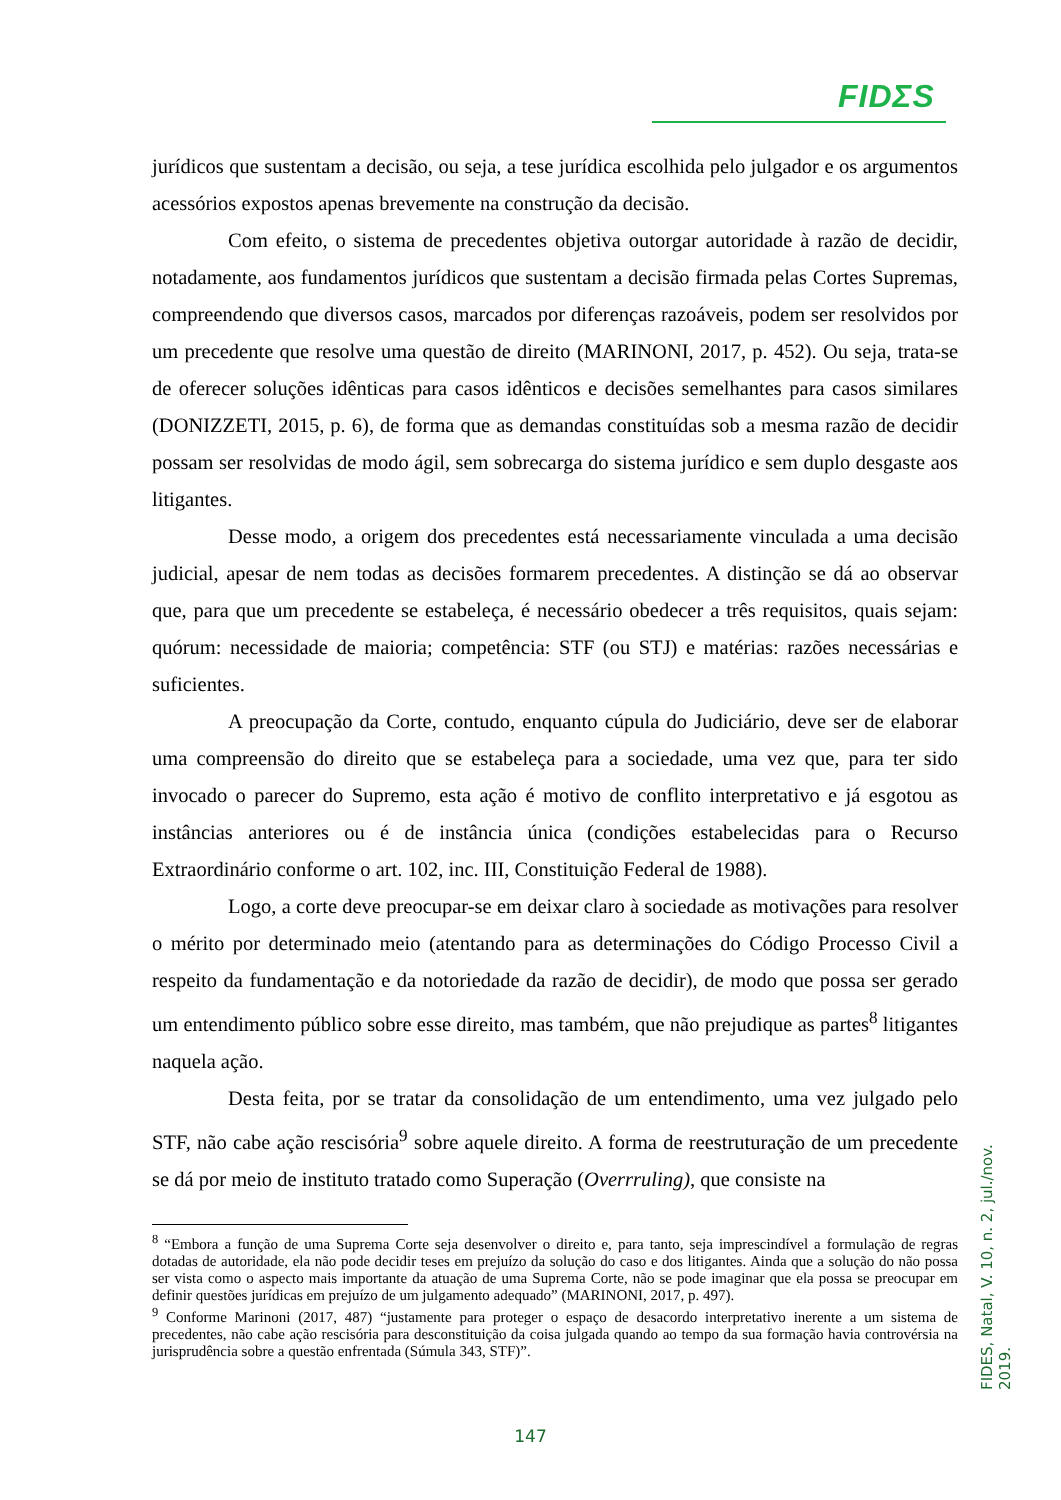FIDΣS
jurídicos que sustentam a decisão, ou seja, a tese jurídica escolhida pelo julgador e os argumentos acessórios expostos apenas brevemente na construção da decisão.
Com efeito, o sistema de precedentes objetiva outorgar autoridade à razão de decidir, notadamente, aos fundamentos jurídicos que sustentam a decisão firmada pelas Cortes Supremas, compreendendo que diversos casos, marcados por diferenças razoáveis, podem ser resolvidos por um precedente que resolve uma questão de direito (MARINONI, 2017, p. 452). Ou seja, trata-se de oferecer soluções idênticas para casos idênticos e decisões semelhantes para casos similares (DONIZZETI, 2015, p. 6), de forma que as demandas constituídas sob a mesma razão de decidir possam ser resolvidas de modo ágil, sem sobrecarga do sistema jurídico e sem duplo desgaste aos litigantes.
Desse modo, a origem dos precedentes está necessariamente vinculada a uma decisão judicial, apesar de nem todas as decisões formarem precedentes. A distinção se dá ao observar que, para que um precedente se estabeleça, é necessário obedecer a três requisitos, quais sejam: quórum: necessidade de maioria; competência: STF (ou STJ) e matérias: razões necessárias e suficientes.
A preocupação da Corte, contudo, enquanto cúpula do Judiciário, deve ser de elaborar uma compreensão do direito que se estabeleça para a sociedade, uma vez que, para ter sido invocado o parecer do Supremo, esta ação é motivo de conflito interpretativo e já esgotou as instâncias anteriores ou é de instância única (condições estabelecidas para o Recurso Extraordinário conforme o art. 102, inc. III, Constituição Federal de 1988).
Logo, a corte deve preocupar-se em deixar claro à sociedade as motivações para resolver o mérito por determinado meio (atentando para as determinações do Código Processo Civil a respeito da fundamentação e da notoriedade da razão de decidir), de modo que possa ser gerado um entendimento público sobre esse direito, mas também, que não prejudique as partes<sup>8</sup> litigantes naquela ação.
Desta feita, por se tratar da consolidação de um entendimento, uma vez julgado pelo STF, não cabe ação rescisória<sup>9</sup> sobre aquele direito. A forma de reestruturação de um precedente se dá por meio de instituto tratado como Superação (Overrruling), que consiste na
<sup>8</sup> “Embora a função de uma Suprema Corte seja desenvolver o direito e, para tanto, seja imprescindível a formulação de regras dotadas de autoridade, ela não pode decidir teses em prejuízo da solução do caso e dos litigantes. Ainda que a solução do não possa ser vista como o aspecto mais importante da atuação de uma Suprema Corte, não se pode imaginar que ela possa se preocupar em definir questões jurídicas em prejuízo de um julgamento adequado” (MARINONI, 2017, p. 497).
<sup>9</sup> Conforme Marinoni (2017, 487) “justamente para proteger o espaço de desacordo interpretativo inerente a um sistema de precedentes, não cabe ação rescisória para desconstituição da coisa julgada quando ao tempo da sua formação havia controvérsia na jurisprudência sobre a questão enfrentada (Súmula 343, STF)”.
FIDES, Natal, V. 10, n. 2, jul./nov. 2019.
147